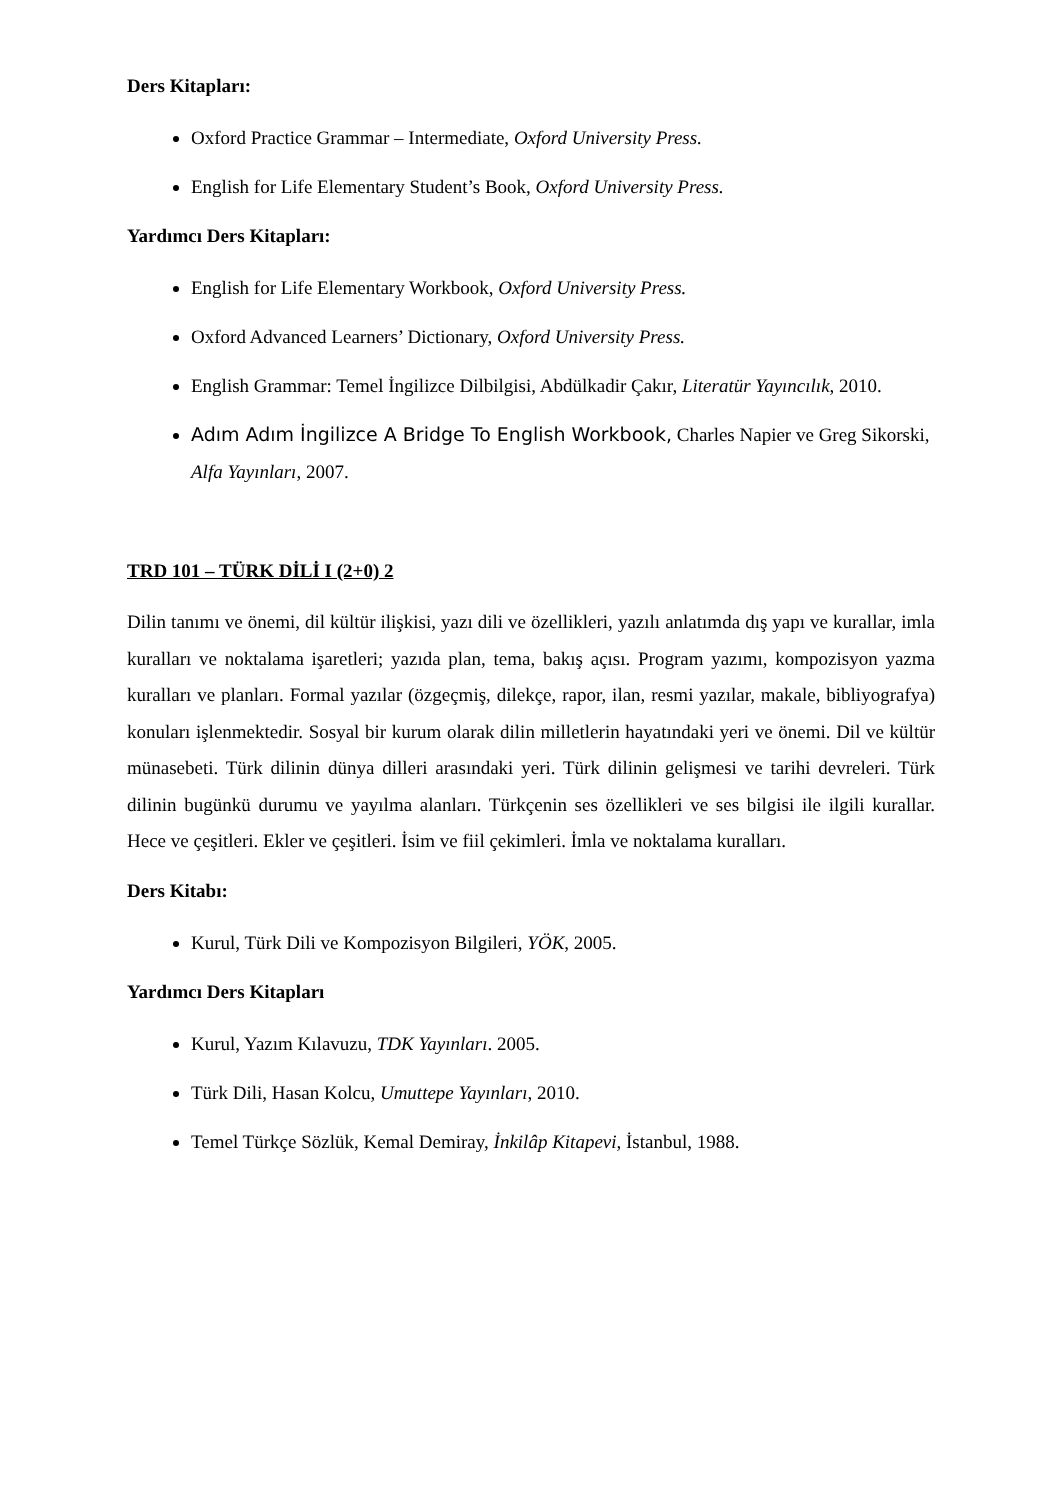Ders Kitapları:
Oxford Practice Grammar – Intermediate, Oxford University Press.
English for Life Elementary Student’s Book, Oxford University Press.
Yardımcı Ders Kitapları:
English for Life Elementary Workbook, Oxford University Press.
Oxford Advanced Learners’ Dictionary, Oxford University Press.
English Grammar: Temel İngilizce Dilbilgisi, Abdülkadir Çakır, Literatür Yayıncılık, 2010.
Adım Adım İngilizce A Bridge To English Workbook, Charles Napier ve Greg Sikorski, Alfa Yayınları, 2007.
TRD 101 – TÜRK DİLİ I (2+0) 2
Dilin tanımı ve önemi, dil kültür ilişkisi, yazı dili ve özellikleri, yazılı anlatımda dış yapı ve kurallar, imla kuralları ve noktalama işaretleri; yazıda plan, tema, bakış açısı. Program yazımı, kompozisyon yazma kuralları ve planları. Formal yazılar (özgeçmiş, dilekçe, rapor, ilan, resmi yazılar, makale, bibliyografya) konuları işlenmektedir. Sosyal bir kurum olarak dilin milletlerin hayatındaki yeri ve önemi. Dil ve kültür münasebeti. Türk dilinin dünya dilleri arasındaki yeri. Türk dilinin gelişmesi ve tarihi devreleri. Türk dilinin bugünkü durumu ve yayılma alanları. Türkçenin ses özellikleri ve ses bilgisi ile ilgili kurallar. Hece ve çeşitleri. Ekler ve çeşitleri. İsim ve fiil çekimleri. İmla ve noktalama kuralları.
Ders Kitabı:
Kurul, Türk Dili ve Kompozisyon Bilgileri, YÖK, 2005.
Yardımcı Ders Kitapları
Kurul, Yazım Kılavuzu, TDK Yayınları. 2005.
Türk Dili, Hasan Kolcu, Umuttepe Yayınları, 2010.
Temel Türkçe Sözlük, Kemal Demiray, İnkilâp Kitapevi, İstanbul, 1988.